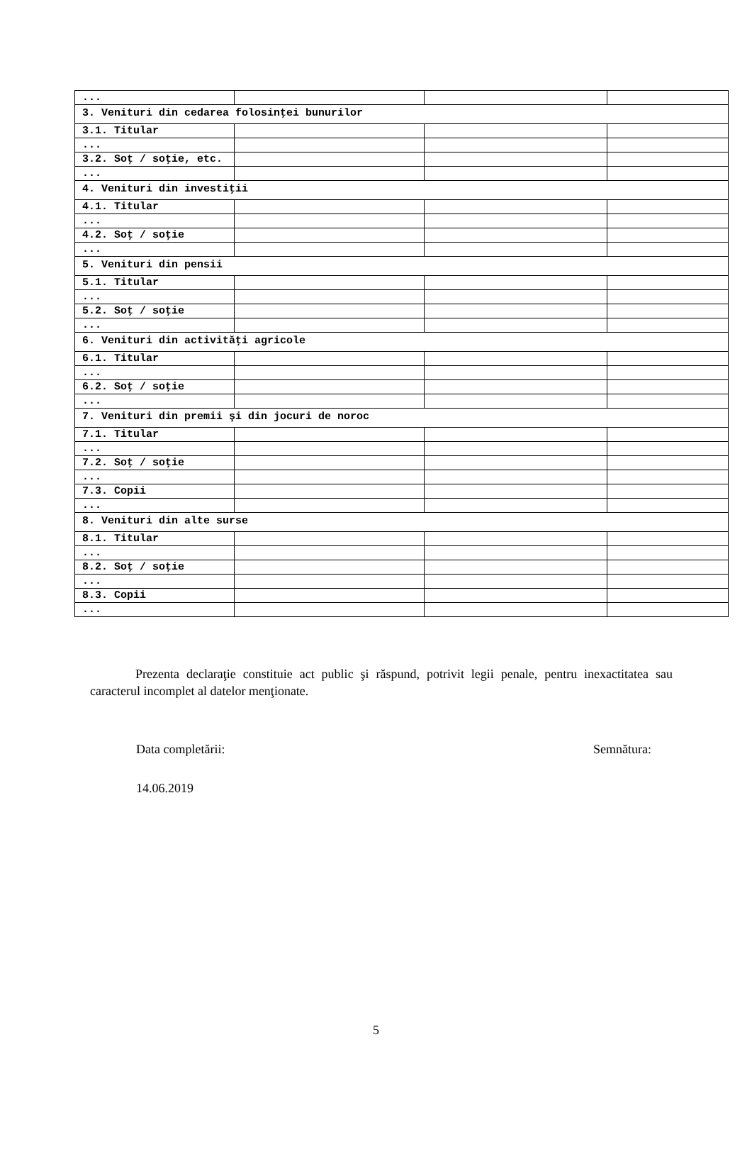| ... | | | |
| 3. Venituri din cedarea folosinţei bunurilor | | | |
| 3.1. Titular | | | |
| ... | | | |
| 3.2. Soţ / soţie, etc. | | | |
| ... | | | |
| 4. Venituri din investiţii | | | |
| 4.1. Titular | | | |
| ... | | | |
| 4.2. Soţ / soţie | | | |
| ... | | | |
| 5. Venituri din pensii | | | |
| 5.1. Titular | | | |
| ... | | | |
| 5.2. Soţ / soţie | | | |
| ... | | | |
| 6. Venituri din activităţi agricole | | | |
| 6.1. Titular | | | |
| ... | | | |
| 6.2. Soţ / soţie | | | |
| ... | | | |
| 7. Venituri din premii şi din jocuri de noroc | | | |
| 7.1. Titular | | | |
| ... | | | |
| 7.2. Soţ / soţie | | | |
| ... | | | |
| 7.3. Copii | | | |
| ... | | | |
| 8. Venituri din alte surse | | | |
| 8.1. Titular | | | |
| ... | | | |
| 8.2. Soţ / soţie | | | |
| ... | | | |
| 8.3. Copii | | | |
| ... | | | |
Prezenta declaraţie constituie act public şi răspund, potrivit legii penale, pentru inexactitatea sau caracterul incomplet al datelor menţionate.
Data completării: Semnătura:
14.06.2019
5